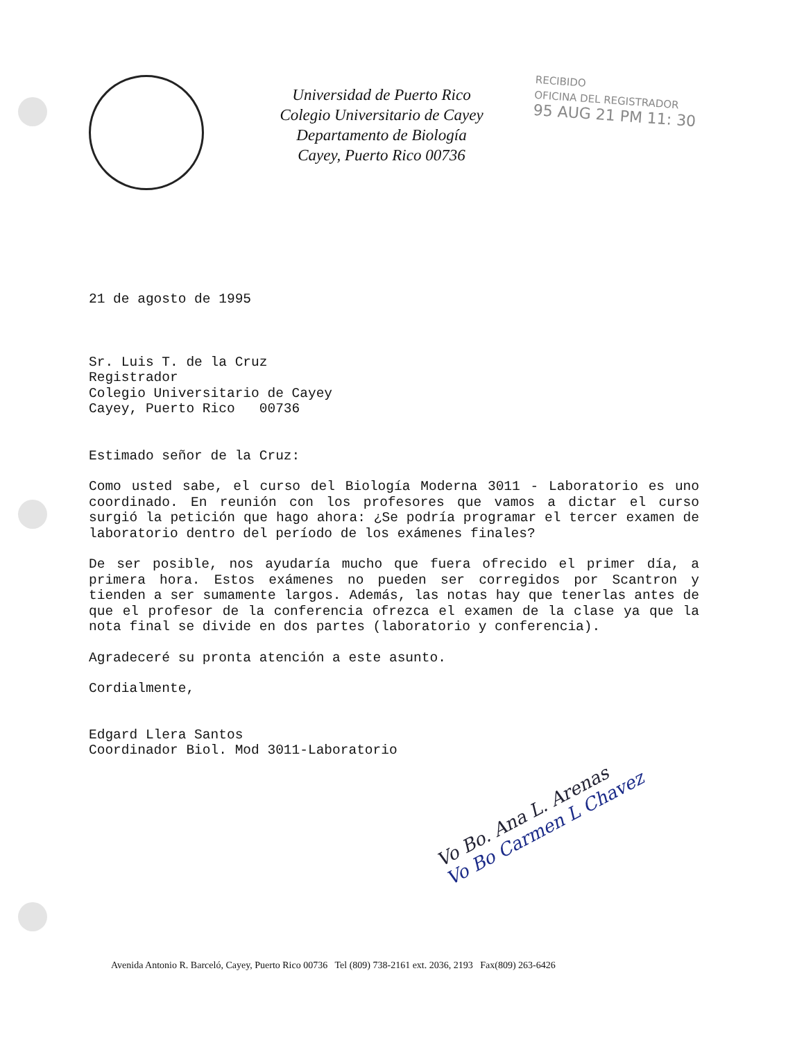Universidad de Puerto Rico
Colegio Universitario de Cayey
Departamento de Biología
Cayey, Puerto Rico 00736
RECIBIDO
OFICINA DEL REGISTRADOR
95 AUG 21 PM 11: 30
21 de agosto de 1995
Sr. Luis T. de la Cruz
Registrador
Colegio Universitario de Cayey
Cayey, Puerto Rico 00736
Estimado señor de la Cruz:
Como usted sabe, el curso del Biología Moderna 3011 - Laboratorio es uno coordinado. En reunión con los profesores que vamos a dictar el curso surgió la petición que hago ahora: ¿Se podría programar el tercer examen de laboratorio dentro del período de los exámenes finales?
De ser posible, nos ayudaría mucho que fuera ofrecido el primer día, a primera hora. Estos exámenes no pueden ser corregidos por Scantron y tienden a ser sumamente largos. Además, las notas hay que tenerlas antes de que el profesor de la conferencia ofrezca el examen de la clase ya que la nota final se divide en dos partes (laboratorio y conferencia).
Agradeceré su pronta atención a este asunto.
Cordialmente,
Edgard Llera Santos
Coordinador Biol. Mod 3011-Laboratorio
Vo Bo. Ana L. Arenas
Vo Bo Carmen L Chavez
Avenida Antonio R. Barceló, Cayey, Puerto Rico 00736 Tel (809) 738-2161 ext. 2036, 2193 Fax(809) 263-6426